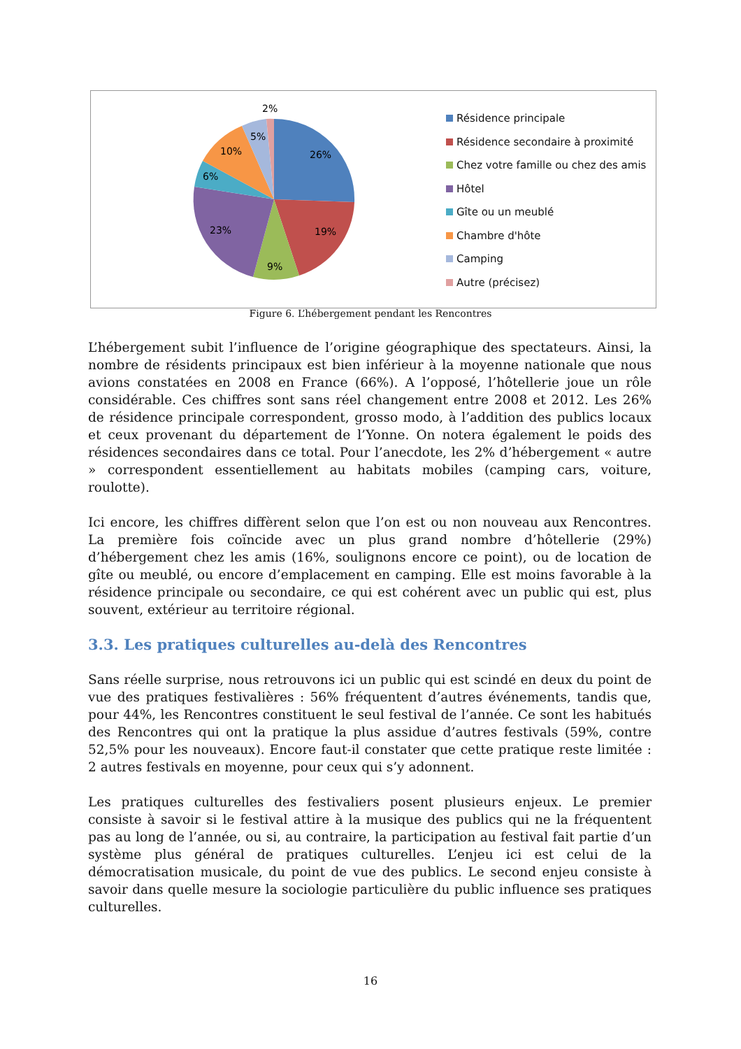2%
5%
10%
26%
6%
23%
19%
9%
Résidence principale
Résidence secondaire à proximité
Chez votre famille ou chez des amis
Hôtel
Gîte ou un meublé
Chambre d'hôte
Camping
Autre (précisez)
Figure 6. L’hébergement pendant les Rencontres
L’hébergement subit l’influence de l’origine géographique des spectateurs. Ainsi, la nombre de résidents principaux est bien inférieur à la moyenne nationale que nous avions constatées en 2008 en France (66%). A l’opposé, l’hôtellerie joue un rôle considérable. Ces chiffres sont sans réel changement entre 2008 et 2012. Les 26% de résidence principale correspondent, grosso modo, à l’addition des publics locaux et ceux provenant du département de l’Yonne. On notera également le poids des résidences secondaires dans ce total. Pour l’anecdote, les 2% d’hébergement « autre » correspondent essentiellement au habitats mobiles (camping cars, voiture, roulotte).
Ici encore, les chiffres diffèrent selon que l’on est ou non nouveau aux Rencontres. La première fois coïncide avec un plus grand nombre d’hôtellerie (29%) d’hébergement chez les amis (16%, soulignons encore ce point), ou de location de gîte ou meublé, ou encore d’emplacement en camping. Elle est moins favorable à la résidence principale ou secondaire, ce qui est cohérent avec un public qui est, plus souvent, extérieur au territoire régional.
3.3. Les pratiques culturelles au-delà des Rencontres
Sans réelle surprise, nous retrouvons ici un public qui est scindé en deux du point de vue des pratiques festivalières : 56% fréquentent d’autres événements, tandis que, pour 44%, les Rencontres constituent le seul festival de l’année. Ce sont les habitués des Rencontres qui ont la pratique la plus assidue d’autres festivals (59%, contre 52,5% pour les nouveaux). Encore faut-il constater que cette pratique reste limitée : 2 autres festivals en moyenne, pour ceux qui s’y adonnent.
Les pratiques culturelles des festivaliers posent plusieurs enjeux. Le premier consiste à savoir si le festival attire à la musique des publics qui ne la fréquentent pas au long de l’année, ou si, au contraire, la participation au festival fait partie d’un système plus général de pratiques culturelles. L’enjeu ici est celui de la démocratisation musicale, du point de vue des publics. Le second enjeu consiste à savoir dans quelle mesure la sociologie particulière du public influence ses pratiques culturelles.
16